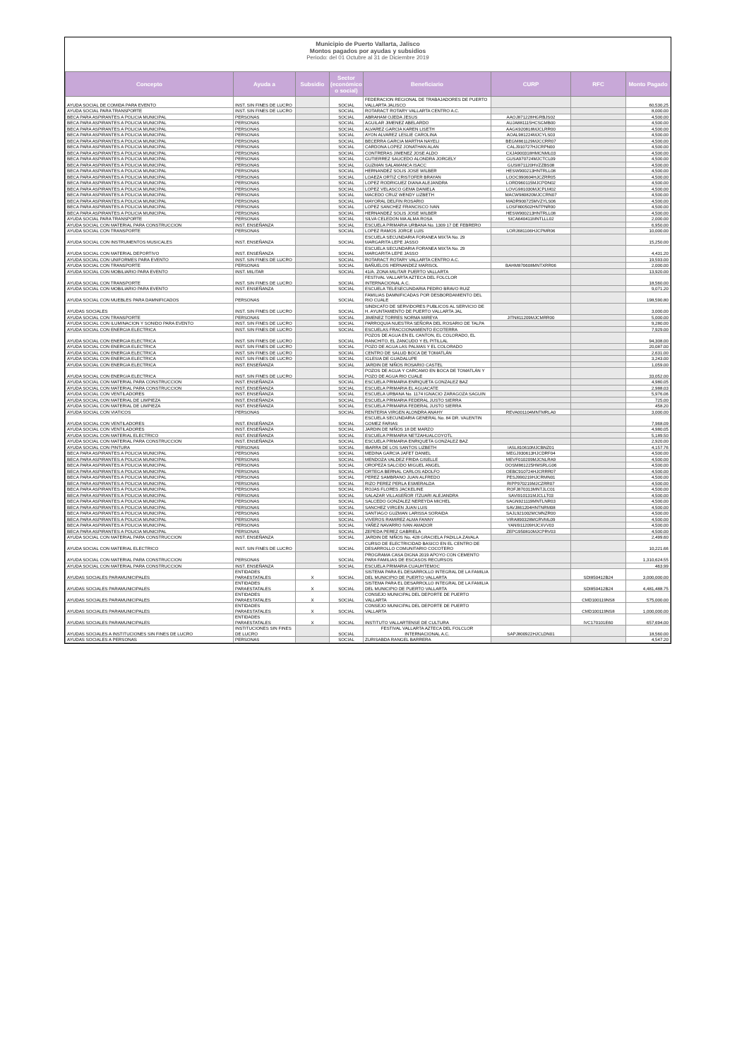Municipio de Puerto Vallarta, Jalisco
Montos pagados por ayudas y subsidios
Periodo: del 01 Octubre al 31 de Diciembre 2019
| Concepto | Ayuda a | Subsidio | Sector (económico o social) | Beneficiario | CURP | RFC | Monto Pagado |
| --- | --- | --- | --- | --- | --- | --- | --- |
| AYUDA SOCIAL DE COMIDA PARA EVENTO | INST. SIN FINES DE LUCRO | | SOCIAL | FEDERACION REGIONAL DE TRABAJADORES DE PUERTO VALLARTA JALISCO | | | 60,530.25 |
| AYUDA SOCIAL PARA TRANSPORTE | INST. SIN FINES DE LUCRO | | SOCIAL | ROTARACT ROTARY VALLARTA CENTRO A.C. | | | 8,000.00 |
| BECA PARA ASPIRANTES A POLICIA MUNICIPAL | PERSONAS | | SOCIAL | ABRAHAM OJEDA JESUS | AAOJ871228HGRBJS02 | | 4,500.00 |
| BECA PARA ASPIRANTES A POLICIA MUNICIPAL | PERSONAS | | SOCIAL | AGUILAR JIMENEZ ABELARDO | AUJA881115HCSGMB00 | | 4,500.00 |
| BECA PARA ASPIRANTES A POLICIA MUNICIPAL | PERSONAS | | SOCIAL | ALVAREZ GARCIA KAREN LISETH | AAGK920818MJCLRR00 | | 4,500.00 |
| BECA PARA ASPIRANTES A POLICIA MUNICIPAL | PERSONAS | | SOCIAL | AYON ALVAREZ LESLIE CAROLINA | AOAL981224MJCYLS03 | | 4,500.00 |
| BECA PARA ASPIRANTES A POLICIA MUNICIPAL | PERSONAS | | SOCIAL | BECERRA GARCIA MARTHA NAYELI | BEGM861129MJCCRR07 | | 4,500.00 |
| BECA PARA ASPIRANTES A POLICIA MUNICIPAL | PERSONAS | | SOCIAL | CARDONA LOPEZ JONATHAN ALAN | CALJ910727HJCRPN00 | | 4,500.00 |
| BECA PARA ASPIRANTES A POLICIA MUNICIPAL | PERSONAS | | SOCIAL | CONTRERAS JIMENEZ JOSE ALDO | CXJA900318HMCNML03 | | 4,500.00 |
| BECA PARA ASPIRANTES A POLICIA MUNICIPAL | PERSONAS | | SOCIAL | GUTIERREZ SAUCEDO ALONDRA JORGELY | GUSA970724MJCTCL09 | | 4,500.00 |
| BECA PARA ASPIRANTES A POLICIA MUNICIPAL | PERSONAS | | SOCIAL | GUZMAN SALAMANCA ISACC | GUSI871120HVZZBS08 | | 4,500.00 |
| BECA PARA ASPIRANTES A POLICIA MUNICIPAL | PERSONAS | | SOCIAL | HERNANDEZ SOLIS JOSE WILBER | HESW900213HNTRLL08 | | 4,500.00 |
| BECA PARA ASPIRANTES A POLICIA MUNICIPAL | PERSONAS | | SOCIAL | LOAEZA ORTIZ CRISTOFER BRAYAN | LOOC990604HJCZRR05 | | 4,500.00 |
| BECA PARA ASPIRANTES A POLICIA MUNICIPAL | PERSONAS | | SOCIAL | LOPEZ RODRIGUEZ DIANA ALEJANDRA | LORD960115MJCPDN02 | | 4,500.00 |
| BECA PARA ASPIRANTES A POLICIA MUNICIPAL | PERSONAS | | SOCIAL | LOPEZ VELASCO GEMA DANIELA | LOVG981030MJCPLM02 | | 4,500.00 |
| BECA PARA ASPIRANTES A POLICIA MUNICIPAL | PERSONAS | | SOCIAL | MACEDO CRUZ WENDY LIZBETH | MACW980820MJCCRN07 | | 4,500.00 |
| BECA PARA ASPIRANTES A POLICIA MUNICIPAL | PERSONAS | | SOCIAL | MAYORAL DELFIN ROSARIO | MADR900725MVZYLS06 | | 4,500.00 |
| BECA PARA ASPIRANTES A POLICIA MUNICIPAL | PERSONAS | | SOCIAL | LOPEZ SANCHEZ FRANCISCO IVAN | LOSF800502HNTPNR00 | | 4,500.00 |
| BECA PARA ASPIRANTES A POLICIA MUNICIPAL | PERSONAS | | SOCIAL | HERNANDEZ SOLIS JOSE WILBER | HESW900213HNTRLL08 | | 4,500.00 |
| AYUDA SOCIAL PARA TRANSPORTE | PERSONAS | | SOCIAL | SILVA CELEDON MA ALMA ROSA | SICA640411MNTLLL02 | | 2,000.00 |
| AYUDA SOCIAL CON MATERIAL PARA CONSTRUCCION | INST. ENSEÑANZA | | SOCIAL | ESCUELA PRIMARIA URBANA No. 1309 17 DE FEBRERO | | | 6,950.00 |
| AYUDA SOCIAL CON TRANSPORTE | PERSONAS | | SOCIAL | LOPEZ RAMOS JORGE LUIS | LORJ681106HJCPMR06 | | 10,000.00 |
| AYUDA SOCIAL CON INSTRUMENTOS MUSICALES | INST. ENSEÑANZA | | SOCIAL | ESCUELA SECUNDARIA FORANEA MIXTA No. 29 MARGARITA LEPE JASSO | | | 15,250.00 |
| AYUDA SOCIAL CON MATERIAL DEPORTIVO | INST. ENSEÑANZA | | SOCIAL | ESCUELA SECUNDARIA FORANEA MIXTA No. 29 MARGARITA LEPE JASSO | | | 4,431.20 |
| AYUDA SOCIAL CON UNIFORMES PARA EVENTO | INST. SIN FINES DE LUCRO | | SOCIAL | ROTARACT ROTARY VALLARTA CENTRO A.C. | | | 19,593.00 |
| AYUDA SOCIAL CON TRANSPORTE | PERSONAS | | SOCIAL | BAÑUELOS HERNANDEZ MARISOL | BAHM870608MNTXRR06 | | 2,000.00 |
| AYUDA SOCIAL CON MOBILIARIO PARA EVENTO | INST. MILITAR | | SOCIAL | 41/A. ZONA MILITAR PUERTO VALLARTA | | | 13,920.00 |
| AYUDA SOCIAL CON TRANSPORTE | INST. SIN FINES DE LUCRO | | SOCIAL | FESTIVAL VALLARTA AZTECA DEL FOLCLOR INTERNACIONAL A.C. | | | 18,560.00 |
| AYUDA SOCIAL CON MOBILIARIO PARA EVENTO | INST. ENSEÑANZA | | SOCIAL | ESCUELA TELESECUNDARIA PEDRO BRAVO RUIZ | | | 9,071.20 |
| AYUDA SOCIAL CON MUEBLES PARA DAMNIFICADOS | PERSONAS | | SOCIAL | FAMILIAS DAMNIFICADAS POR DESBORDAMIENTO DEL RIO CUALE | | | 198,590.80 |
| AYUDAS SOCIALES | INST. SIN FINES DE LUCRO | | SOCIAL | SINDICATO DE SERVIDORES PUBLICOS AL SERVICIO DE H. AYUNTAMIENTO DE PUERTO VALLARTA JAL | | | 3,000.00 |
| AYUDA SOCIAL CON TRANSPORTE | PERSONAS | | SOCIAL | JIMENEZ TORRES NORMA MIREYA | JITN811209MJCMRR00 | | 5,000.00 |
| AYUDA SOCIAL CON ILUMINACION Y SONIDO PARA EVENTO | INST. SIN FINES DE LUCRO | | SOCIAL | PARROQUIA NUESTRA SEÑORA DEL ROSARIO DE TALPA | | | 9,280.00 |
| AYUDA SOCIAL CON ENERGIA ELECTRICA | INST. SIN FINES DE LUCRO | | SOCIAL | ESCUELAS FRACCIONAMIENTO ECOTERRA | | | 7,929.00 |
| AYUDA SOCIAL CON ENERGIA ELECTRICA | INST. SIN FINES DE LUCRO | | SOCIAL | POZOS DE AGUA EN EL CANTON, EL COLORADO, EL RANCHITO, EL ZANCUDO Y EL PITILLAL | | | 94,308.00 |
| AYUDA SOCIAL CON ENERGIA ELECTRICA | INST. SIN FINES DE LUCRO | | SOCIAL | POZO DE AGUA LAS PALMAS Y EL COLORADO | | | 20,087.00 |
| AYUDA SOCIAL CON ENERGIA ELECTRICA | INST. SIN FINES DE LUCRO | | SOCIAL | CENTRO DE SALUD BOCA DE TOMATLÁN | | | 2,631.00 |
| AYUDA SOCIAL CON ENERGIA ELECTRICA | INST. SIN FINES DE LUCRO | | SOCIAL | IGLESIA DE GUADALUPE | | | 3,243.00 |
| AYUDA SOCIAL CON ENERGIA ELECTRICA | INST. ENSEÑANZA | | SOCIAL | JARDIN DE NIÑOS ROSARIO CASTEL | | | 1,059.00 |
| AYUDA SOCIAL CON ENERGIA ELECTRICA | INST. SIN FINES DE LUCRO | | SOCIAL | POZOS DE AGUA Y CARCAMO EN BOCA DE TOMATLÁN Y POZO DE AGUA RIO CUALE | | | 33,052.00 |
| AYUDA SOCIAL CON MATERIAL PARA CONSTRUCCION | INST. ENSEÑANZA | | SOCIAL | ESCUELA PRIMARIA ENRIQUETA GONZALEZ BAZ | | | 4,980.05 |
| AYUDA SOCIAL CON MATERIAL PARA CONSTRUCCION | INST. ENSEÑANZA | | SOCIAL | ESCUELA PRIMARIA EL AGUACATE | | | 2,988.03 |
| AYUDA SOCIAL CON VENTILADORES | INST. ENSEÑANZA | | SOCIAL | ESCUELA URBANA No. 1174 IGNACIO ZARAGOZA SAGUIN | | | 5,976.06 |
| AYUDA SOCIAL CON MATERIAL DE LIMPIEZA | INST. ENSEÑANZA | | SOCIAL | ESCUELA PRIMARIA FEDERAL JUSTO SIERRA | | | 725.00 |
| AYUDA SOCIAL CON MATERIAL DE LIMPIEZA | INST. ENSEÑANZA | | SOCIAL | ESCUELA PRIMARIA FEDERAL JUSTO SIERRA | | | 458.20 |
| AYUDA SOCIAL CON VIATICOS | PERSONAS | | SOCIAL | RENTERIA VIRGEN ALONDRA ANAHY | REVA001104MNTMRLA0 | | 3,000.00 |
| AYUDA SOCIAL CON VENTILADORES | INST. ENSEÑANZA | | SOCIAL | ESCUELA SECUNDARIA GENERAL No. 84 DR. VALENTIN GOMEZ FARIAS | | | 7,968.09 |
| AYUDA SOCIAL CON VENTILADORES | INST. ENSEÑANZA | | SOCIAL | JARDIN DE NIÑOS 18 DE MARZO | | | 4,980.05 |
| AYUDA SOCIAL CON MATERIAL ELECTRICO | INST. ENSEÑANZA | | SOCIAL | ESCUELA PRIMARIA NETZAHUALCOYOTL | | | 5,189.50 |
| AYUDA SOCIAL CON MATERIAL PARA CONSTRUCCION | INST. ENSEÑANZA | | SOCIAL | ESCUELA PRIMARIA ENRIQUETA GONZALEZ BAZ | | | 2,920.00 |
| AYUDA SOCIAL CON PINTURA | PERSONAS | | SOCIAL | IBARRA DE LOS SANTOS LIZBETH | IASL810610MJCBNZ01 | | 4,157.76 |
| BECA PARA ASPIRANTES A POLICIA MUNICIPAL | PERSONAS | | SOCIAL | MEDINA GARCIA JAFET DANIEL | MEGJ930613HJCDRF04 | | 4,500.00 |
| BECA PARA ASPIRANTES A POLICIA MUNICIPAL | PERSONAS | | SOCIAL | MENDOZA VALDEZ FRIDA GISELLE | MEVF010209MJCNLRA9 | | 4,500.00 |
| BECA PARA ASPIRANTES A POLICIA MUNICIPAL | PERSONAS | | SOCIAL | OROPEZA SALCIDO MIGUEL ANGEL | OOSM861225HMSRLG06 | | 4,500.00 |
| BECA PARA ASPIRANTES A POLICIA MUNICIPAL | PERSONAS | | SOCIAL | ORTEGA BERNAL CARLOS ADOLFO | OEBC910724HJCRRR07 | | 4,500.00 |
| BECA PARA ASPIRANTES A POLICIA MUNICIPAL | PERSONAS | | SOCIAL | PEREZ SAMBRANO JUAN ALFREDO | PESJ990219HJCRMN01 | | 4,500.00 |
| BECA PARA ASPIRANTES A POLICIA MUNICIPAL | PERSONAS | | SOCIAL | RIZO PEREZ PERLA ESMERALDA | RIPP970219MJCZRR07 | | 4,500.00 |
| BECA PARA ASPIRANTES A POLICIA MUNICIPAL | PERSONAS | | SOCIAL | ROJAS FLORES JACKELINE | ROFJ870313MNTJLC01 | | 4,500.00 |
| BECA PARA ASPIRANTES A POLICIA MUNICIPAL | PERSONAS | | SOCIAL | SALAZAR VILLASEÑOR ITZUARI ALEJANDRA | SAVI910131MJCLLT03 | | 4,500.00 |
| BECA PARA ASPIRANTES A POLICIA MUNICIPAL | PERSONAS | | SOCIAL | SALCEDO GONZALEZ NEREYDA MICHEL | SAGN921119MNTLNR03 | | 4,500.00 |
| BECA PARA ASPIRANTES A POLICIA MUNICIPAL | PERSONAS | | SOCIAL | SANCHEZ VIRGEN JUAN LUIS | SAVJ861204HNTNRM08 | | 4,500.00 |
| BECA PARA ASPIRANTES A POLICIA MUNICIPAL | PERSONAS | | SOCIAL | SANTIAGO GUZMAN LARISSA SORAIDA | SAJL921002MCMNZR00 | | 4,500.00 |
| BECA PARA ASPIRANTES A POLICIA MUNICIPAL | PERSONAS | | SOCIAL | VIVEROS RAMIREZ ALMA FANNY | VIRA890328MGRVML09 | | 4,500.00 |
| BECA PARA ASPIRANTES A POLICIA MUNICIPAL | PERSONAS | | SOCIAL | YAÑEZ NAVARRO IVAN AMADOR | YANI911209HJCXVV03 | | 4,500.00 |
| BECA PARA ASPIRANTES A POLICIA MUNICIPAL | PERSONAS | | SOCIAL | ZEPEDA PEREZ GABRIELA | ZEPG950810MJCPRV03 | | 4,500.00 |
| AYUDA SOCIAL CON MATERIAL PARA CONSTRUCCION | INST. ENSEÑANZA | | SOCIAL | JARDIN DE NIÑOS No. 428 GRACIELA PADILLA ZAVALA | | | 2,499.60 |
| AYUDA SOCIAL CON MATERIAL ELECTRICO | INST. SIN FINES DE LUCRO | | SOCIAL | CURSO DE ELECTRICIDAD BASICO EN EL CENTRO DE DESARROLLO COMUNITARIO COCOTERO | | | 10,221.66 |
| AYUDA SOCIAL CON MATERIAL PARA CONSTRUCCION | PERSONAS | | SOCIAL | PROGRAMA CASA DIGNA 2019 APOYO CON CEMENTO PARA FAMILIAS DE ESCASOS RECURSOS | | | 1,310,624.55 |
| AYUDA SOCIAL CON MATERIAL PARA CONSTRUCCION | INST. ENSEÑANZA | | SOCIAL | ESCUELA PRIMARIA CUAUHTEMOC | | | 463.99 |
| AYUDAS SOCIALES PARAMUNICIPALES | ENTIDADES PARAESTATALES | X | SOCIAL | SISTEMA PARA EL DESARROLLO INTEGRAL DE LA FAMILIA DEL MUNICIPIO DE PUERTO VALLARTA | | SDI850412B24 | 3,000,000.00 |
| AYUDAS SOCIALES PARAMUNICIPALES | ENTIDADES PARAESTATALES | X | SOCIAL | SISTEMA PARA EL DESARROLLO INTEGRAL DE LA FAMILIA DEL MUNICIPIO DE PUERTO VALLARTA | | SDI850412B24 | 4,481,488.75 |
| AYUDAS SOCIALES PARAMUNICIPALES | ENTIDADES PARAESTATALES | X | SOCIAL | CONSEJO MUNICIPAL DEL DEPORTE DE PUERTO VALLARTA | | CMD100119NS8 | 575,000.00 |
| AYUDAS SOCIALES PARAMUNICIPALES | ENTIDADES PARAESTATALES | X | SOCIAL | CONSEJO MUNICIPAL DEL DEPORTE DE PUERTO VALLARTA | | CMD100119NS8 | 1,000,000.00 |
| AYUDAS SOCIALES PARAMUNICIPALES | ENTIDADES PARAESTATALES | X | SOCIAL | INSTITUTO VALLARTENSE DE CULTURA | | IVC170101E60 | 657,694.00 |
| AYUDAS SOCIALES A INSTITUCIONES SIN FINES DE LUCRO | INSTITUCIONES SIN FINES DE LUCRO | | SOCIAL | FESTIVAL VALLARTA AZTECA DEL FOLCLOR INTERNACIONAL A.C. | SAPJ800922HJCLDN01 | | 18,560.00 |
| AYUDAS SOCIALES A PERSONAS | PERSONAS | | SOCIAL | ZURISABDA RANGEL BARRERA | | | 4,547.20 |